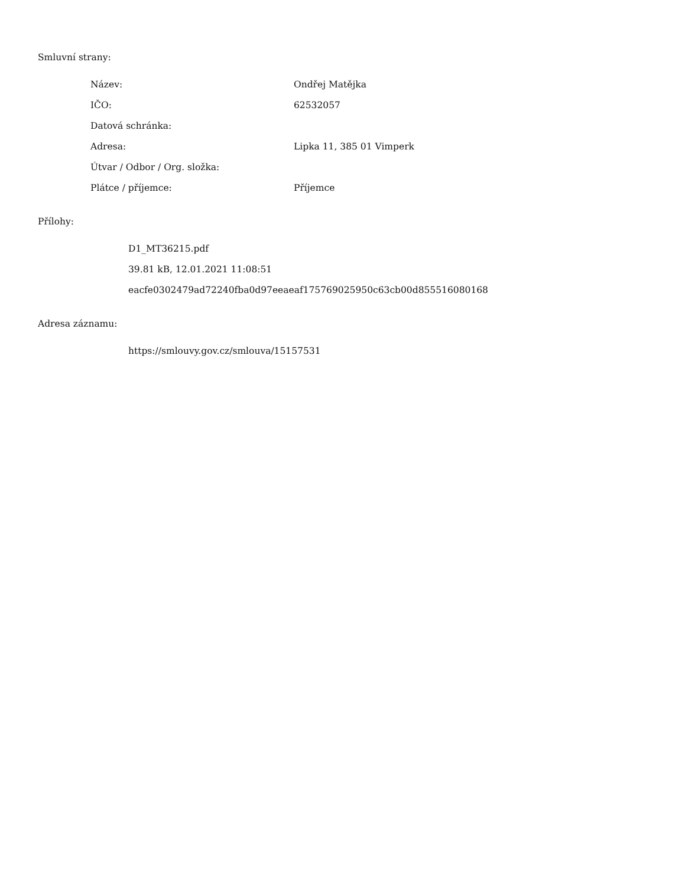Smluvní strany:
| Název: | Ondřej Matějka |
| IČO: | 62532057 |
| Datová schránka: | |
| Adresa: | Lipka 11, 385 01 Vimperk |
| Útvar / Odbor / Org. složka: | |
| Plátce / příjemce: | Příjemce |
Přílohy:
D1_MT36215.pdf
39.81 kB, 12.01.2021 11:08:51
eacfe0302479ad72240fba0d97eeaeaf175769025950c63cb00d855516080168
Adresa záznamu:
https://smlouvy.gov.cz/smlouva/15157531